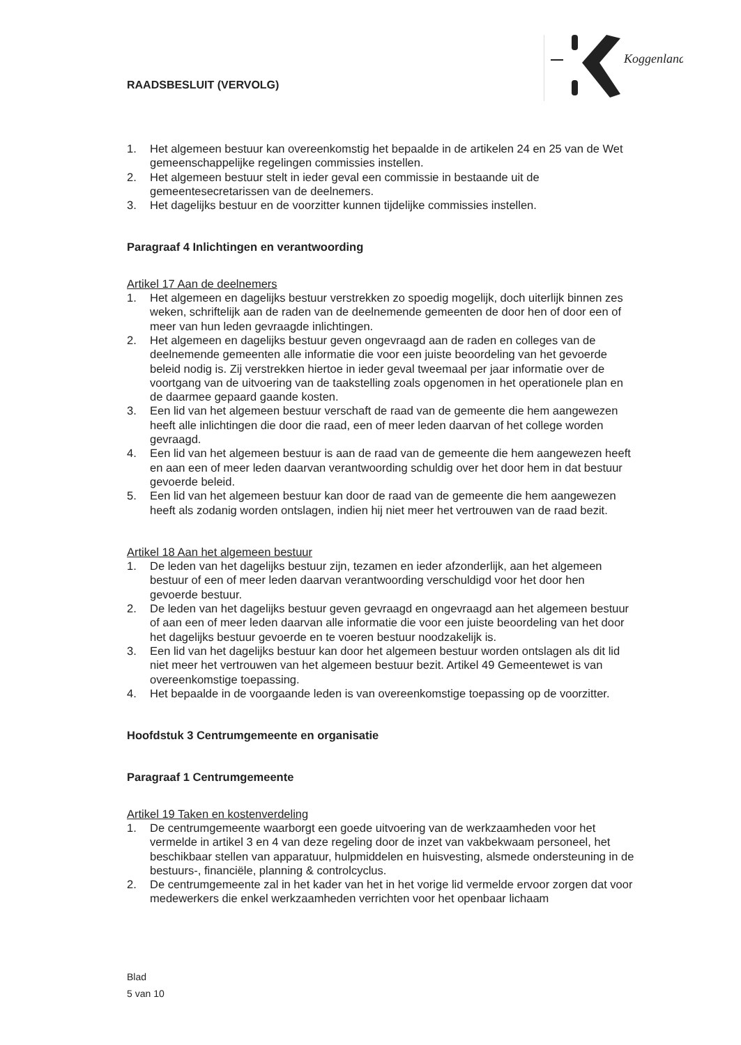RAADSBESLUIT (VERVOLG)
Koggenland
1. Het algemeen bestuur kan overeenkomstig het bepaalde in de artikelen 24 en 25 van de Wet gemeenschappelijke regelingen commissies instellen.
2. Het algemeen bestuur stelt in ieder geval een commissie in bestaande uit de gemeentesecretarissen van de deelnemers.
3. Het dagelijks bestuur en de voorzitter kunnen tijdelijke commissies instellen.
Paragraaf 4 Inlichtingen en verantwoording
Artikel 17 Aan de deelnemers
1. Het algemeen en dagelijks bestuur verstrekken zo spoedig mogelijk, doch uiterlijk binnen zes weken, schriftelijk aan de raden van de deelnemende gemeenten de door hen of door een of meer van hun leden gevraagde inlichtingen.
2. Het algemeen en dagelijks bestuur geven ongevraagd aan de raden en colleges van de deelnemende gemeenten alle informatie die voor een juiste beoordeling van het gevoerde beleid nodig is. Zij verstrekken hiertoe in ieder geval tweemaal per jaar informatie over de voortgang van de uitvoering van de taakstelling zoals opgenomen in het operationele plan en de daarmee gepaard gaande kosten.
3. Een lid van het algemeen bestuur verschaft de raad van de gemeente die hem aangewezen heeft alle inlichtingen die door die raad, een of meer leden daarvan of het college worden gevraagd.
4. Een lid van het algemeen bestuur is aan de raad van de gemeente die hem aangewezen heeft en aan een of meer leden daarvan verantwoording schuldig over het door hem in dat bestuur gevoerde beleid.
5. Een lid van het algemeen bestuur kan door de raad van de gemeente die hem aangewezen heeft als zodanig worden ontslagen, indien hij niet meer het vertrouwen van de raad bezit.
Artikel 18 Aan het algemeen bestuur
1. De leden van het dagelijks bestuur zijn, tezamen en ieder afzonderlijk, aan het algemeen bestuur of een of meer leden daarvan verantwoording verschuldigd voor het door hen gevoerde bestuur.
2. De leden van het dagelijks bestuur geven gevraagd en ongevraagd aan het algemeen bestuur of aan een of meer leden daarvan alle informatie die voor een juiste beoordeling van het door het dagelijks bestuur gevoerde en te voeren bestuur noodzakelijk is.
3. Een lid van het dagelijks bestuur kan door het algemeen bestuur worden ontslagen als dit lid niet meer het vertrouwen van het algemeen bestuur bezit. Artikel 49 Gemeentewet is van overeenkomstige toepassing.
4. Het bepaalde in de voorgaande leden is van overeenkomstige toepassing op de voorzitter.
Hoofdstuk 3 Centrumgemeente en organisatie
Paragraaf 1 Centrumgemeente
Artikel 19 Taken en kostenverdeling
1. De centrumgemeente waarborgt een goede uitvoering van de werkzaamheden voor het vermelde in artikel 3 en 4 van deze regeling door de inzet van vakbekwaam personeel, het beschikbaar stellen van apparatuur, hulpmiddelen en huisvesting, alsmede ondersteuning in de bestuurs-, financiële, planning & controlcyclus.
2. De centrumgemeente zal in het kader van het in het vorige lid vermelde ervoor zorgen dat voor medewerkers die enkel werkzaamheden verrichten voor het openbaar lichaam
Blad
5 van 10